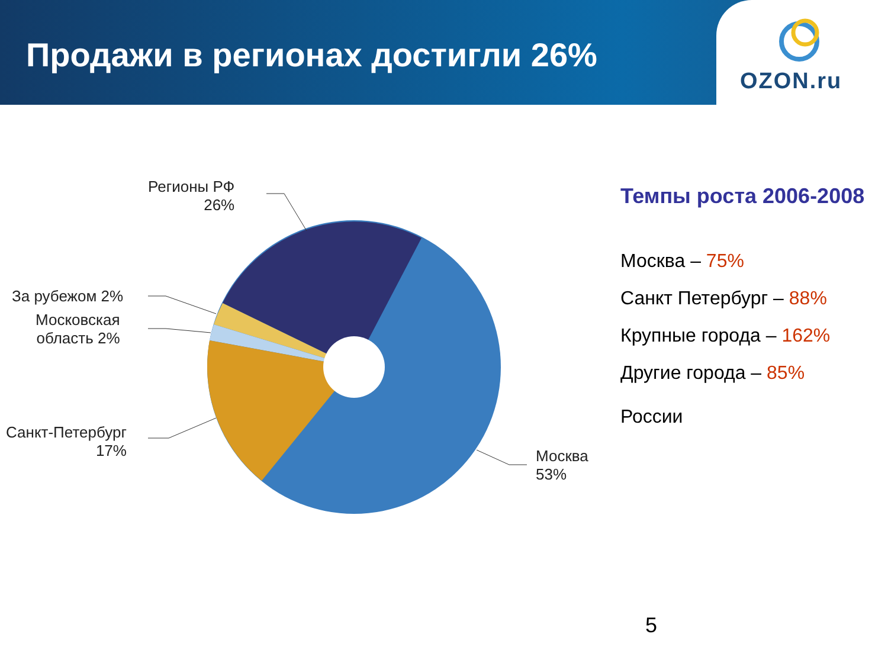Продажи в регионах достигли 26%
OZON.ru
Регионы РФ
26%
За рубежом 2%
Московская
область 2%
Санкт-Петербург
17%
Москва
53%
Темпы роста 2006-2008
Москва – 75%
Санкт Петербург – 88%
Крупные города – 162%
Другие города – 85%
России
5